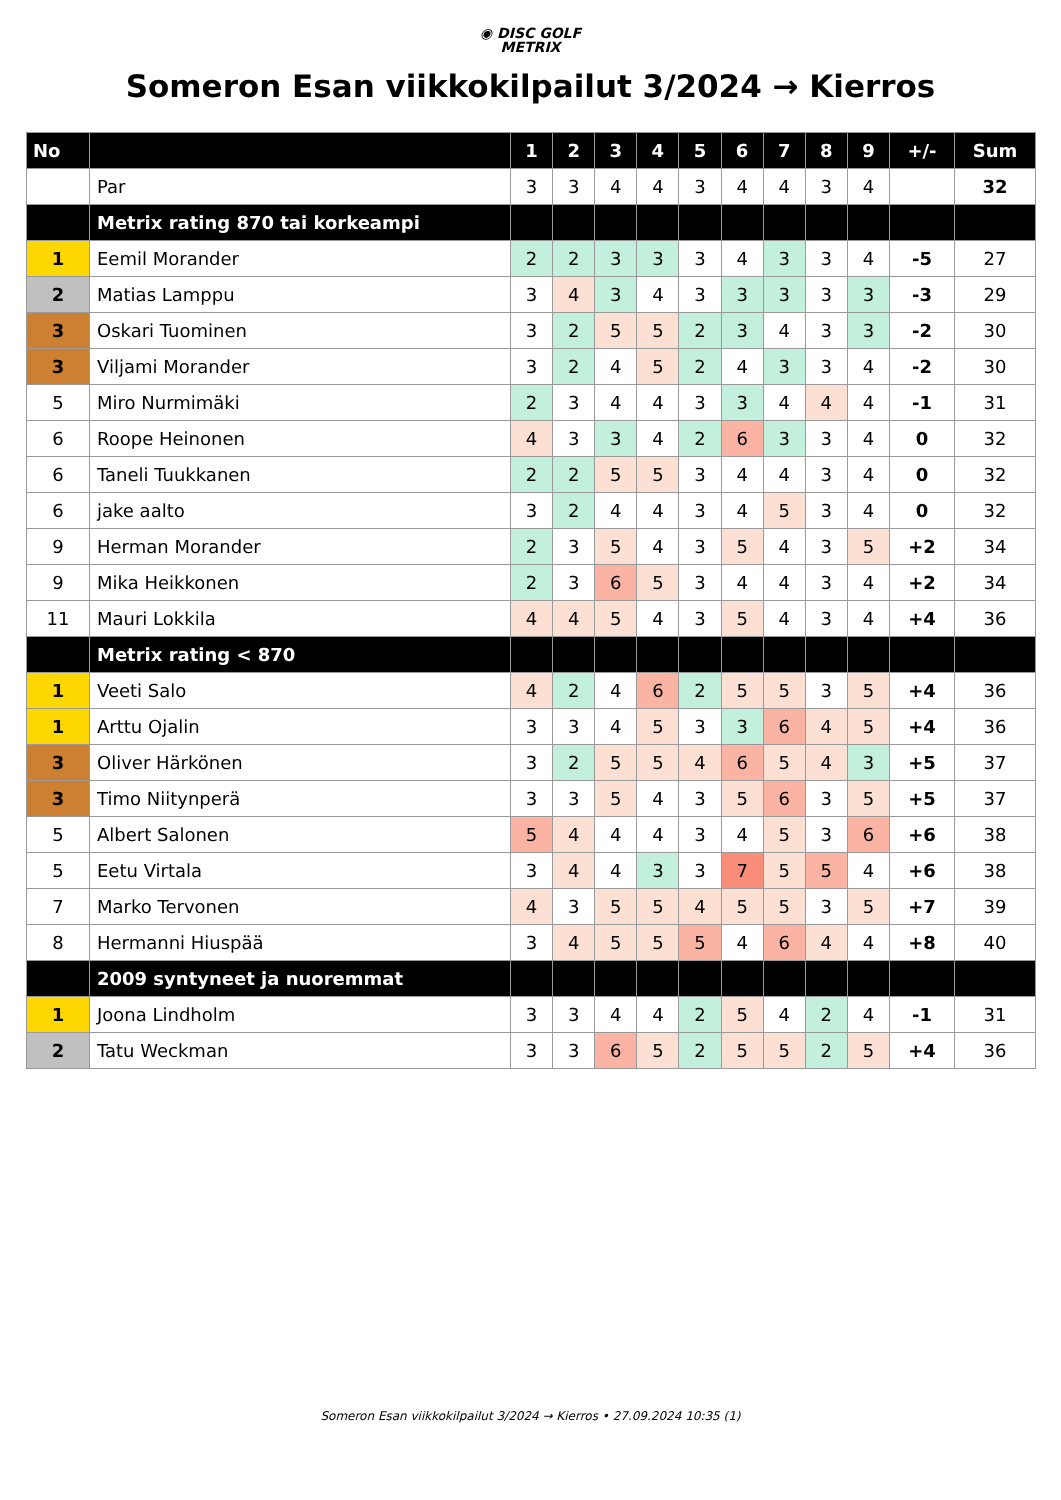◉ DISC GOLF
METRIX
Someron Esan viikkokilpailut 3/2024 → Kierros
| No | | 1 | 2 | 3 | 4 | 5 | 6 | 7 | 8 | 9 | +/- | Sum |
| --- | --- | --- | --- | --- | --- | --- | --- | --- | --- | --- | --- | --- |
| | Par | 3 | 3 | 4 | 4 | 3 | 4 | 4 | 3 | 4 | | 32 |
| | Metrix rating 870 tai korkeampi | | | | | | | | | | | |
| 1 | Eemil Morander | 2 | 2 | 3 | 3 | 3 | 4 | 3 | 3 | 4 | -5 | 27 |
| 2 | Matias Lamppu | 3 | 4 | 3 | 4 | 3 | 3 | 3 | 3 | 3 | -3 | 29 |
| 3 | Oskari Tuominen | 3 | 2 | 5 | 5 | 2 | 3 | 4 | 3 | 3 | -2 | 30 |
| 3 | Viljami Morander | 3 | 2 | 4 | 5 | 2 | 4 | 3 | 3 | 4 | -2 | 30 |
| 5 | Miro Nurmimäki | 2 | 3 | 4 | 4 | 3 | 3 | 4 | 4 | 4 | -1 | 31 |
| 6 | Roope Heinonen | 4 | 3 | 3 | 4 | 2 | 6 | 3 | 3 | 4 | 0 | 32 |
| 6 | Taneli Tuukkanen | 2 | 2 | 5 | 5 | 3 | 4 | 4 | 3 | 4 | 0 | 32 |
| 6 | jake aalto | 3 | 2 | 4 | 4 | 3 | 4 | 5 | 3 | 4 | 0 | 32 |
| 9 | Herman Morander | 2 | 3 | 5 | 4 | 3 | 5 | 4 | 3 | 5 | +2 | 34 |
| 9 | Mika Heikkonen | 2 | 3 | 6 | 5 | 3 | 4 | 4 | 3 | 4 | +2 | 34 |
| 11 | Mauri Lokkila | 4 | 4 | 5 | 4 | 3 | 5 | 4 | 3 | 4 | +4 | 36 |
| | Metrix rating < 870 | | | | | | | | | | | |
| 1 | Veeti Salo | 4 | 2 | 4 | 6 | 2 | 5 | 5 | 3 | 5 | +4 | 36 |
| 1 | Arttu Ojalin | 3 | 3 | 4 | 5 | 3 | 3 | 6 | 4 | 5 | +4 | 36 |
| 3 | Oliver Härkönen | 3 | 2 | 5 | 5 | 4 | 6 | 5 | 4 | 3 | +5 | 37 |
| 3 | Timo Niitynperä | 3 | 3 | 5 | 4 | 3 | 5 | 6 | 3 | 5 | +5 | 37 |
| 5 | Albert Salonen | 5 | 4 | 4 | 4 | 3 | 4 | 5 | 3 | 6 | +6 | 38 |
| 5 | Eetu Virtala | 3 | 4 | 4 | 3 | 3 | 7 | 5 | 5 | 4 | +6 | 38 |
| 7 | Marko Tervonen | 4 | 3 | 5 | 5 | 4 | 5 | 5 | 3 | 5 | +7 | 39 |
| 8 | Hermanni Hiuspää | 3 | 4 | 5 | 5 | 5 | 4 | 6 | 4 | 4 | +8 | 40 |
| | 2009 syntyneet ja nuoremmat | | | | | | | | | | | |
| 1 | Joona Lindholm | 3 | 3 | 4 | 4 | 2 | 5 | 4 | 2 | 4 | -1 | 31 |
| 2 | Tatu Weckman | 3 | 3 | 6 | 5 | 2 | 5 | 5 | 2 | 5 | +4 | 36 |
Someron Esan viikkokilpailut 3/2024 → Kierros • 27.09.2024 10:35 (1)